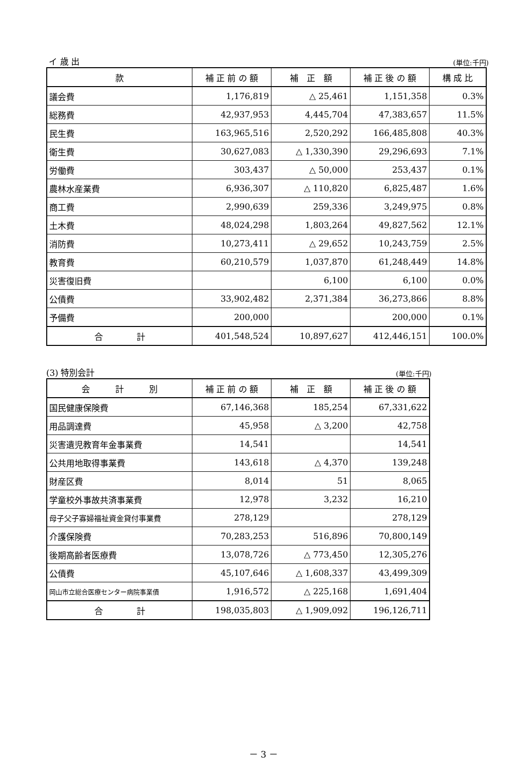イ 歳 出 (単位:千円)
| 款 | 補 正 前 の 額 | 補 正 額 | 補 正 後 の 額 | 構 成 比 |
| --- | --- | --- | --- | --- |
| 議会費 | 1,176,819 | △ 25,461 | 1,151,358 | 0.3% |
| 総務費 | 42,937,953 | 4,445,704 | 47,383,657 | 11.5% |
| 民生費 | 163,965,516 | 2,520,292 | 166,485,808 | 40.3% |
| 衛生費 | 30,627,083 | △ 1,330,390 | 29,296,693 | 7.1% |
| 労働費 | 303,437 | △ 50,000 | 253,437 | 0.1% |
| 農林水産業費 | 6,936,307 | △ 110,820 | 6,825,487 | 1.6% |
| 商工費 | 2,990,639 | 259,336 | 3,249,975 | 0.8% |
| 土木費 | 48,024,298 | 1,803,264 | 49,827,562 | 12.1% |
| 消防費 | 10,273,411 | △ 29,652 | 10,243,759 | 2.5% |
| 教育費 | 60,210,579 | 1,037,870 | 61,248,449 | 14.8% |
| 災害復旧費 | | 6,100 | 6,100 | 0.0% |
| 公債費 | 33,902,482 | 2,371,384 | 36,273,866 | 8.8% |
| 予備費 | 200,000 | | 200,000 | 0.1% |
| 合 計 | 401,548,524 | 10,897,627 | 412,446,151 | 100.0% |
(3) 特別会計 (単位:千円)
| 会 計 別 | 補 正 前 の 額 | 補 正 額 | 補 正 後 の 額 |
| --- | --- | --- | --- |
| 国民健康保険費 | 67,146,368 | 185,254 | 67,331,622 |
| 用品調達費 | 45,958 | △ 3,200 | 42,758 |
| 災害遺児教育年金事業費 | 14,541 | | 14,541 |
| 公共用地取得事業費 | 143,618 | △ 4,370 | 139,248 |
| 財産区費 | 8,014 | 51 | 8,065 |
| 学童校外事故共済事業費 | 12,978 | 3,232 | 16,210 |
| 母子父子寡婦福祉資金貸付事業費 | 278,129 | | 278,129 |
| 介護保険費 | 70,283,253 | 516,896 | 70,800,149 |
| 後期高齢者医療費 | 13,078,726 | △ 773,450 | 12,305,276 |
| 公債費 | 45,107,646 | △ 1,608,337 | 43,499,309 |
| 岡山市立総合医療センター病院事業債 | 1,916,572 | △ 225,168 | 1,691,404 |
| 合 計 | 198,035,803 | △ 1,909,092 | 196,126,711 |
－ 3 －